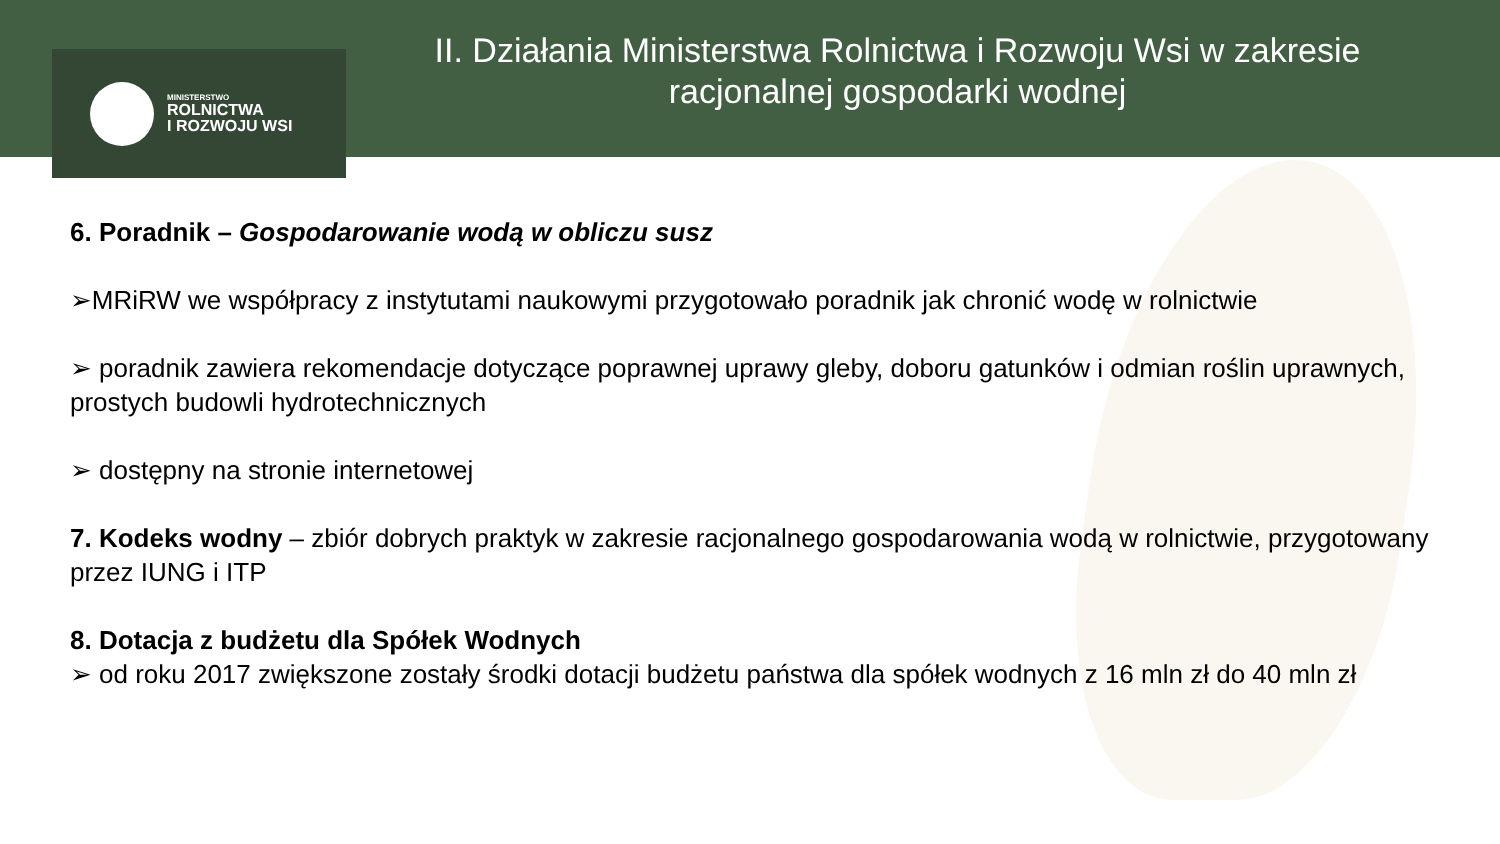MINISTERSTWO
ROLNICTWA
I ROZWOJU WSI
II. Działania Ministerstwa Rolnictwa i Rozwoju Wsi w zakresie racjonalnej gospodarki wodnej
6. Poradnik – Gospodarowanie wodą w obliczu susz
➢MRiRW we współpracy z instytutami naukowymi przygotowało poradnik jak chronić wodę w rolnictwie
➢ poradnik zawiera rekomendacje dotyczące poprawnej uprawy gleby, doboru gatunków i odmian roślin uprawnych, prostych budowli hydrotechnicznych
➢ dostępny na stronie internetowej
7. Kodeks wodny – zbiór dobrych praktyk w zakresie racjonalnego gospodarowania wodą w rolnictwie, przygotowany przez IUNG i ITP
8. Dotacja z budżetu dla Spółek Wodnych
➢ od roku 2017 zwiększone zostały środki dotacji budżetu państwa dla spółek wodnych z 16 mln zł do 40 mln zł